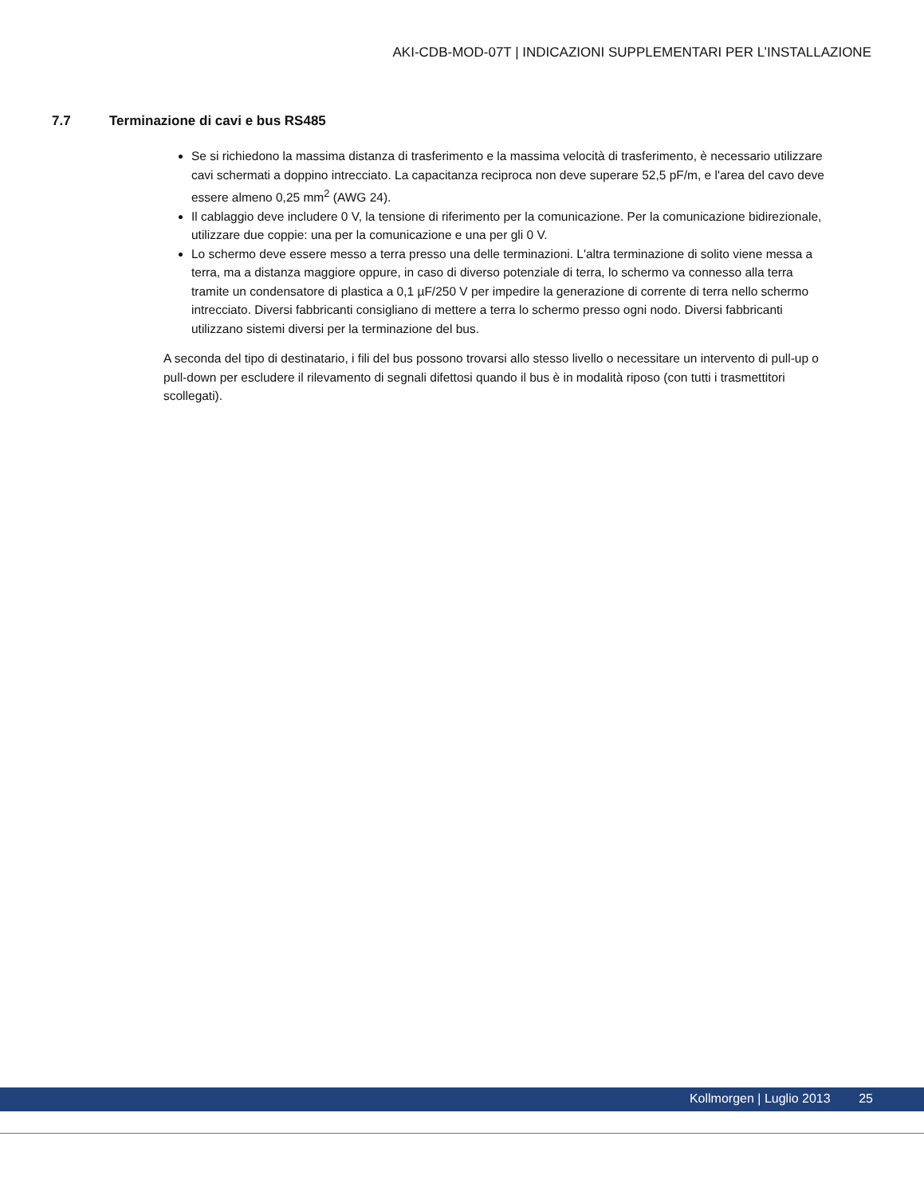AKI-CDB-MOD-07T | INDICAZIONI SUPPLEMENTARI PER L’INSTALLAZIONE
7.7 Terminazione di cavi e bus RS485
Se si richiedono la massima distanza di trasferimento e la massima velocità di trasferimento, è necessario utilizzare cavi schermati a doppino intrecciato. La capacitanza reciproca non deve superare 52,5 pF/m, e l'area del cavo deve essere almeno 0,25 mm<sup>2</sup> (AWG 24).
Il cablaggio deve includere 0 V, la tensione di riferimento per la comunicazione. Per la comunicazione bidirezionale, utilizzare due coppie: una per la comunicazione e una per gli 0 V.
Lo schermo deve essere messo a terra presso una delle terminazioni. L'altra terminazione di solito viene messa a terra, ma a distanza maggiore oppure, in caso di diverso potenziale di terra, lo schermo va connesso alla terra tramite un condensatore di plastica a 0,1 µF/250 V per impedire la generazione di corrente di terra nello schermo intrecciato. Diversi fabbricanti consigliano di mettere a terra lo schermo presso ogni nodo. Diversi fabbricanti utilizzano sistemi diversi per la terminazione del bus.
A seconda del tipo di destinatario, i fili del bus possono trovarsi allo stesso livello o necessitare un intervento di pull-up o pull-down per escludere il rilevamento di segnali difettosi quando il bus è in modalità riposo (con tutti i trasmettitori scollegati).
Kollmorgen | Luglio 2013 25